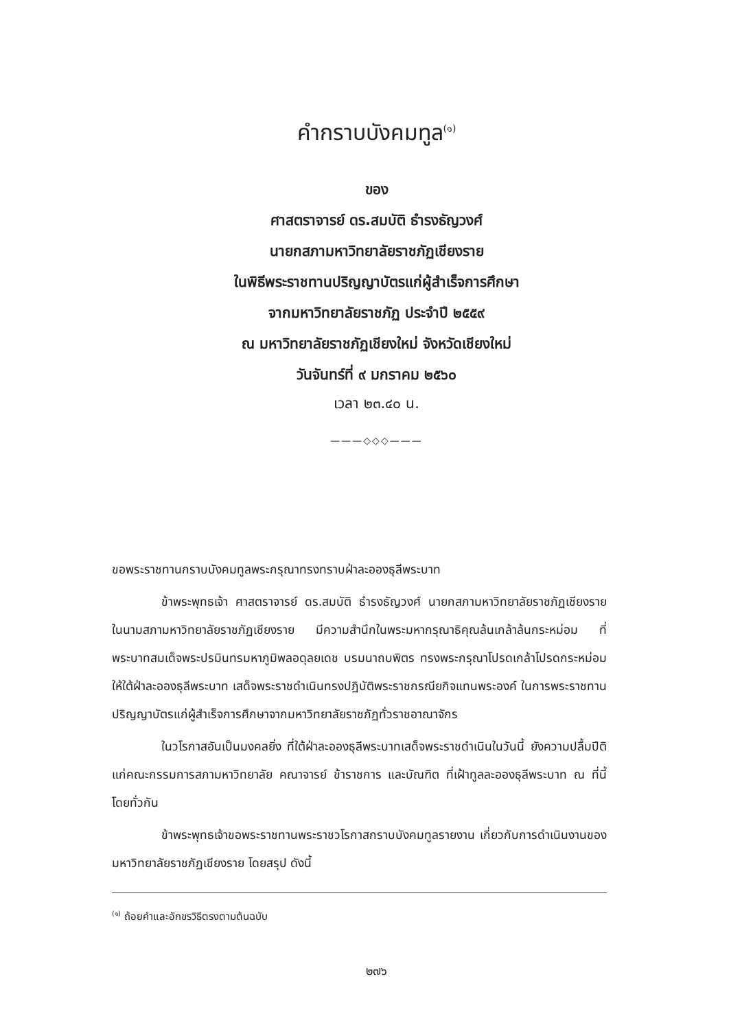คำกราบบังคมทูล<sup>(๑)</sup>
ของ
ศาสตราจารย์ ดร.สมบัติ ธำรงธัญวงศ์
นายกสภามหาวิทยาลัยราชภัฏเชียงราย
ในพิธีพระราชทานปริญญาบัตรแก่ผู้สำเร็จการศึกษา
จากมหาวิทยาลัยราชภัฏ ประจำปี ๒๕๕๙
ณ มหาวิทยาลัยราชภัฏเชียงใหม่ จังหวัดเชียงใหม่
วันจันทร์ที่ ๙ มกราคม ๒๕๖๐
เวลา ๒๓.๔๐ น.
———◇◇◇———
ขอพระราชทานกราบบังคมทูลพระกรุณาทรงทราบฝ่าละอองธุลีพระบาท
ข้าพระพุทธเจ้า ศาสตราจารย์ ดร.สมบัติ ธำรงธัญวงศ์ นายกสภามหาวิทยาลัยราชภัฏเชียงราย ในนามสภามหาวิทยาลัยราชภัฏเชียงราย มีความสำนึกในพระมหากรุณาธิคุณล้นเกล้าล้นกระหม่อม ที่พระบาทสมเด็จพระปรมินทรมหาภูมิพลอดุลยเดช บรมนาถบพิตร ทรงพระกรุณาโปรดเกล้าโปรดกระหม่อม ให้ใต้ฝ่าละอองธุลีพระบาท เสด็จพระราชดำเนินทรงปฏิบัติพระราชกรณียกิจแทนพระองค์ ในการพระราชทานปริญญาบัตรแก่ผู้สำเร็จการศึกษาจากมหาวิทยาลัยราชภัฏทั่วราชอาณาจักร
ในวโรกาสอันเป็นมงคลยิ่ง ที่ใต้ฝ่าละอองธุลีพระบาทเสด็จพระราชดำเนินในวันนี้ ยังความปลื้มปีติแก่คณะกรรมการสภามหาวิทยาลัย คณาจารย์ ข้าราชการ และบัณฑิต ที่เฝ้าทูลละอองธุลีพระบาท ณ ที่นี้ โดยทั่วกัน
ข้าพระพุทธเจ้าขอพระราชทานพระราชวโรกาสกราบบังคมทูลรายงาน เกี่ยวกับการดำเนินงานของมหาวิทยาลัยราชภัฏเชียงราย โดยสรุป ดังนี้
<sup>(๑)</sup> ถ้อยคำและอักขรวิธีตรงตามต้นฉบับ
๒๗๖